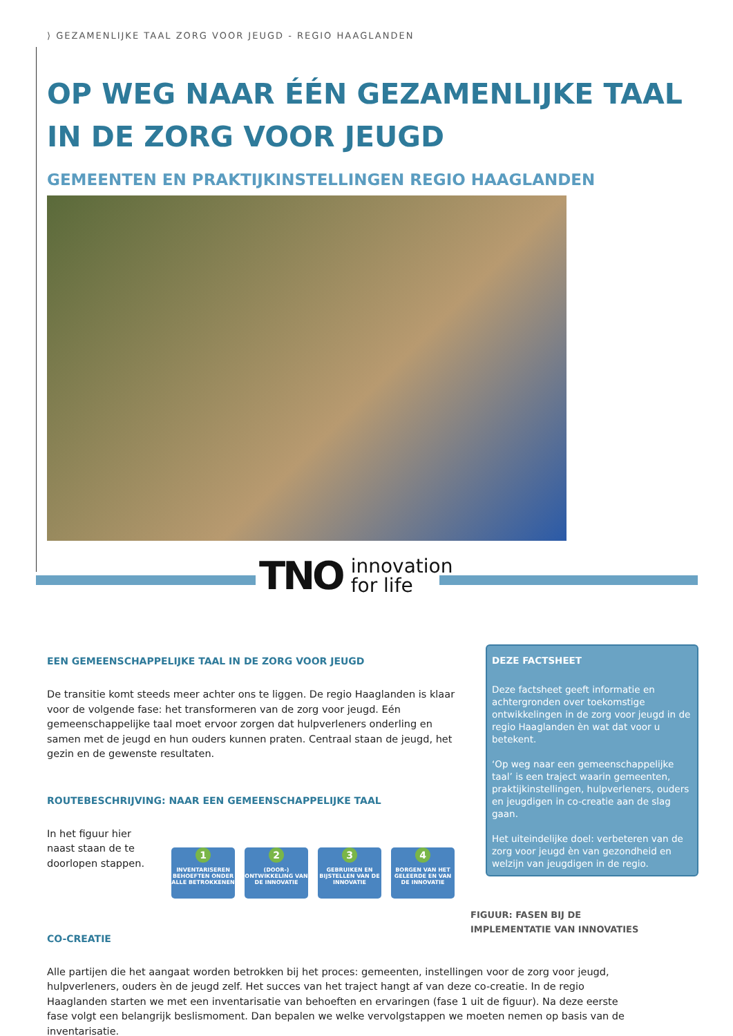⟩ GEZAMENLIJKE TAAL ZORG VOOR JEUGD - REGIO HAAGLANDEN
OP WEG NAAR ÉÉN GEZAMENLIJKE TAAL
IN DE ZORG VOOR JEUGD
GEMEENTEN EN PRAKTIJKINSTELLINGEN REGIO HAAGLANDEN
TNO innovation
for life
EEN GEMEENSCHAPPELIJKE TAAL IN DE ZORG VOOR JEUGD
De transitie komt steeds meer achter ons te liggen. De regio Haaglanden is klaar voor de volgende fase: het transformeren van de zorg voor jeugd. Eén gemeenschappelijke taal moet ervoor zorgen dat hulpverleners onderling en samen met de jeugd en hun ouders kunnen praten. Centraal staan de jeugd, het gezin en de gewenste resultaten.
ROUTEBESCHRIJVING: NAAR EEN GEMEENSCHAPPELIJKE TAAL
In het figuur hier naast staan de te doorlopen stappen.
1
INVENTARISEREN BEHOEFTEN ONDER ALLE BETROKKENEN
2
(DOOR-) ONTWIKKELING VAN DE INNOVATIE
3
GEBRUIKEN EN BIJSTELLEN VAN DE INNOVATIE
4
BORGEN VAN HET GELEERDE EN VAN DE INNOVATIE
CO-CREATIE
Alle partijen die het aangaat worden betrokken bij het proces: gemeenten, instellingen voor de zorg voor jeugd, hulpverleners, ouders èn de jeugd zelf. Het succes van het traject hangt af van deze co-creatie. In de regio Haaglanden starten we met een inventarisatie van behoeften en ervaringen (fase 1 uit de figuur). Na deze eerste fase volgt een belangrijk beslismoment. Dan bepalen we welke vervolgstappen we moeten nemen op basis van de inventarisatie.
DEZE FACTSHEET
Deze factsheet geeft informatie en achtergronden over toekomstige ontwikkelingen in de zorg voor jeugd in de regio Haaglanden èn wat dat voor u betekent.
‘Op weg naar een gemeenschappelijke taal’ is een traject waarin gemeenten, praktijkinstellingen, hulpverleners, ouders en jeugdigen in co-creatie aan de slag gaan.
Het uiteindelijke doel: verbeteren van de zorg voor jeugd èn van gezondheid en welzijn van jeugdigen in de regio.
FIGUUR: FASEN BIJ DE
IMPLEMENTATIE VAN INNOVATIES